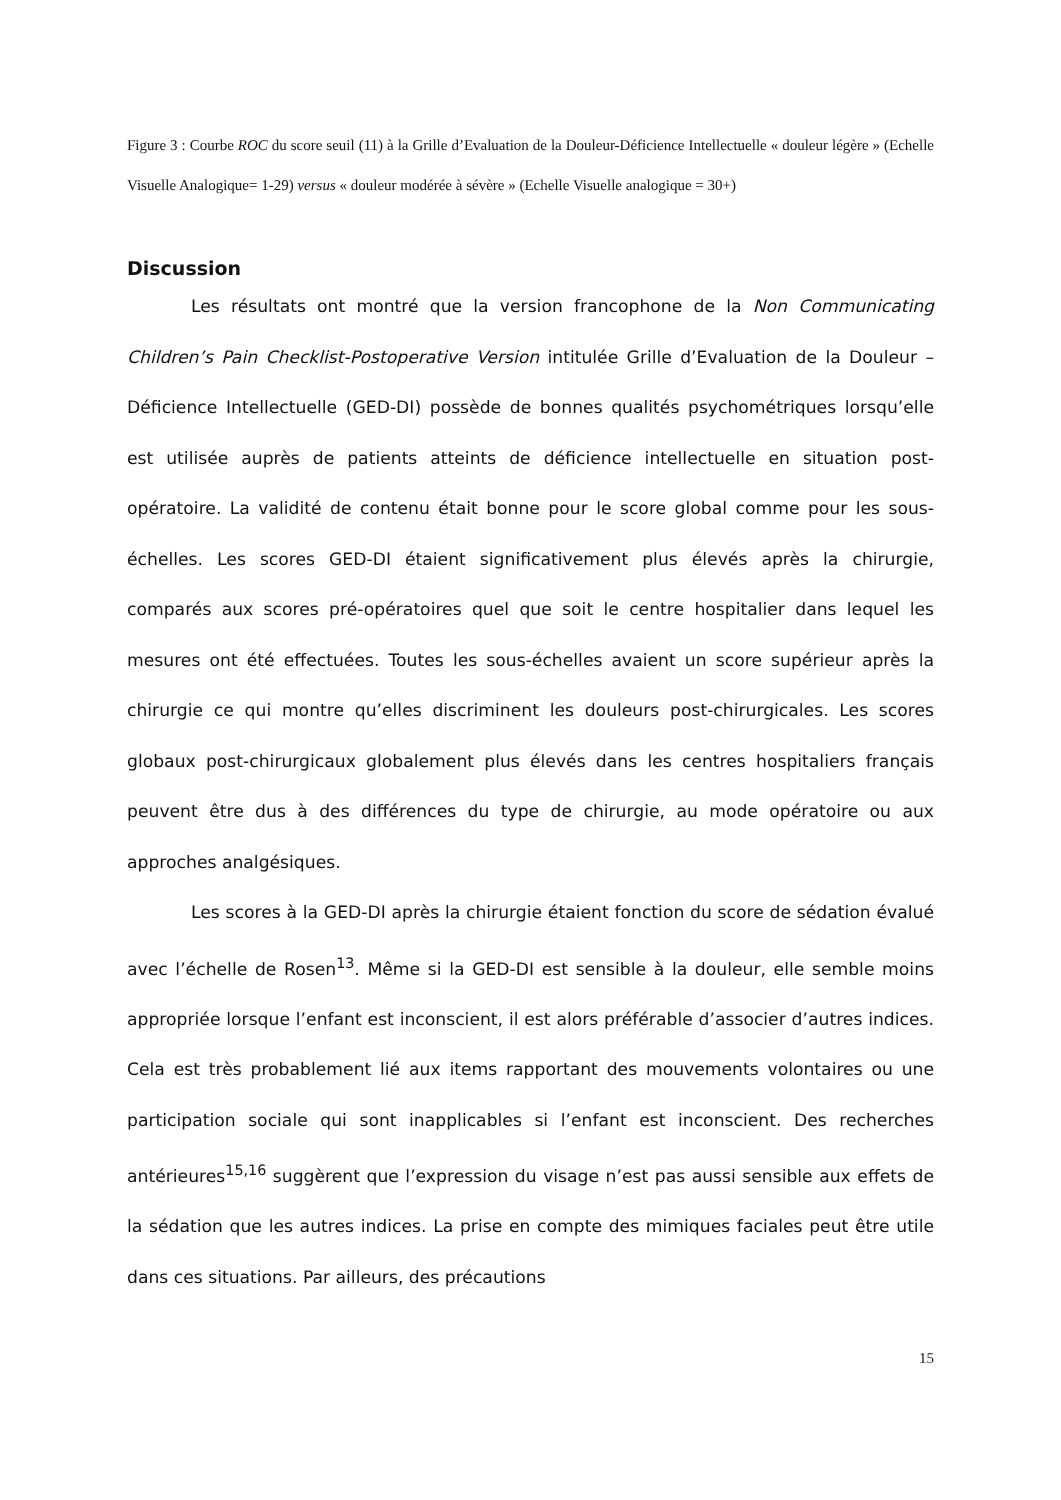Figure 3 : Courbe ROC du score seuil (11) à la Grille d’Evaluation de la Douleur-Déficience Intellectuelle « douleur légère » (Echelle Visuelle Analogique= 1-29) versus « douleur modérée à sévère » (Echelle Visuelle analogique = 30+)
Discussion
Les résultats ont montré que la version francophone de la Non Communicating Children’s Pain Checklist-Postoperative Version intitulée Grille d’Evaluation de la Douleur – Déficience Intellectuelle (GED-DI) possède de bonnes qualités psychométriques lorsqu’elle est utilisée auprès de patients atteints de déficience intellectuelle en situation post-opératoire. La validité de contenu était bonne pour le score global comme pour les sous-échelles. Les scores GED-DI étaient significativement plus élevés après la chirurgie, comparés aux scores pré-opératoires quel que soit le centre hospitalier dans lequel les mesures ont été effectuées. Toutes les sous-échelles avaient un score supérieur après la chirurgie ce qui montre qu’elles discriminent les douleurs post-chirurgicales. Les scores globaux post-chirurgicaux globalement plus élevés dans les centres hospitaliers français peuvent être dus à des différences du type de chirurgie, au mode opératoire ou aux approches analgésiques.
Les scores à la GED-DI après la chirurgie étaient fonction du score de sédation évalué avec l’échelle de Rosen<sup>13</sup>. Même si la GED-DI est sensible à la douleur, elle semble moins appropriée lorsque l’enfant est inconscient, il est alors préférable d’associer d’autres indices. Cela est très probablement lié aux items rapportant des mouvements volontaires ou une participation sociale qui sont inapplicables si l’enfant est inconscient. Des recherches antérieures<sup>15,16</sup> suggèrent que l’expression du visage n’est pas aussi sensible aux effets de la sédation que les autres indices. La prise en compte des mimiques faciales peut être utile dans ces situations. Par ailleurs, des précautions
15